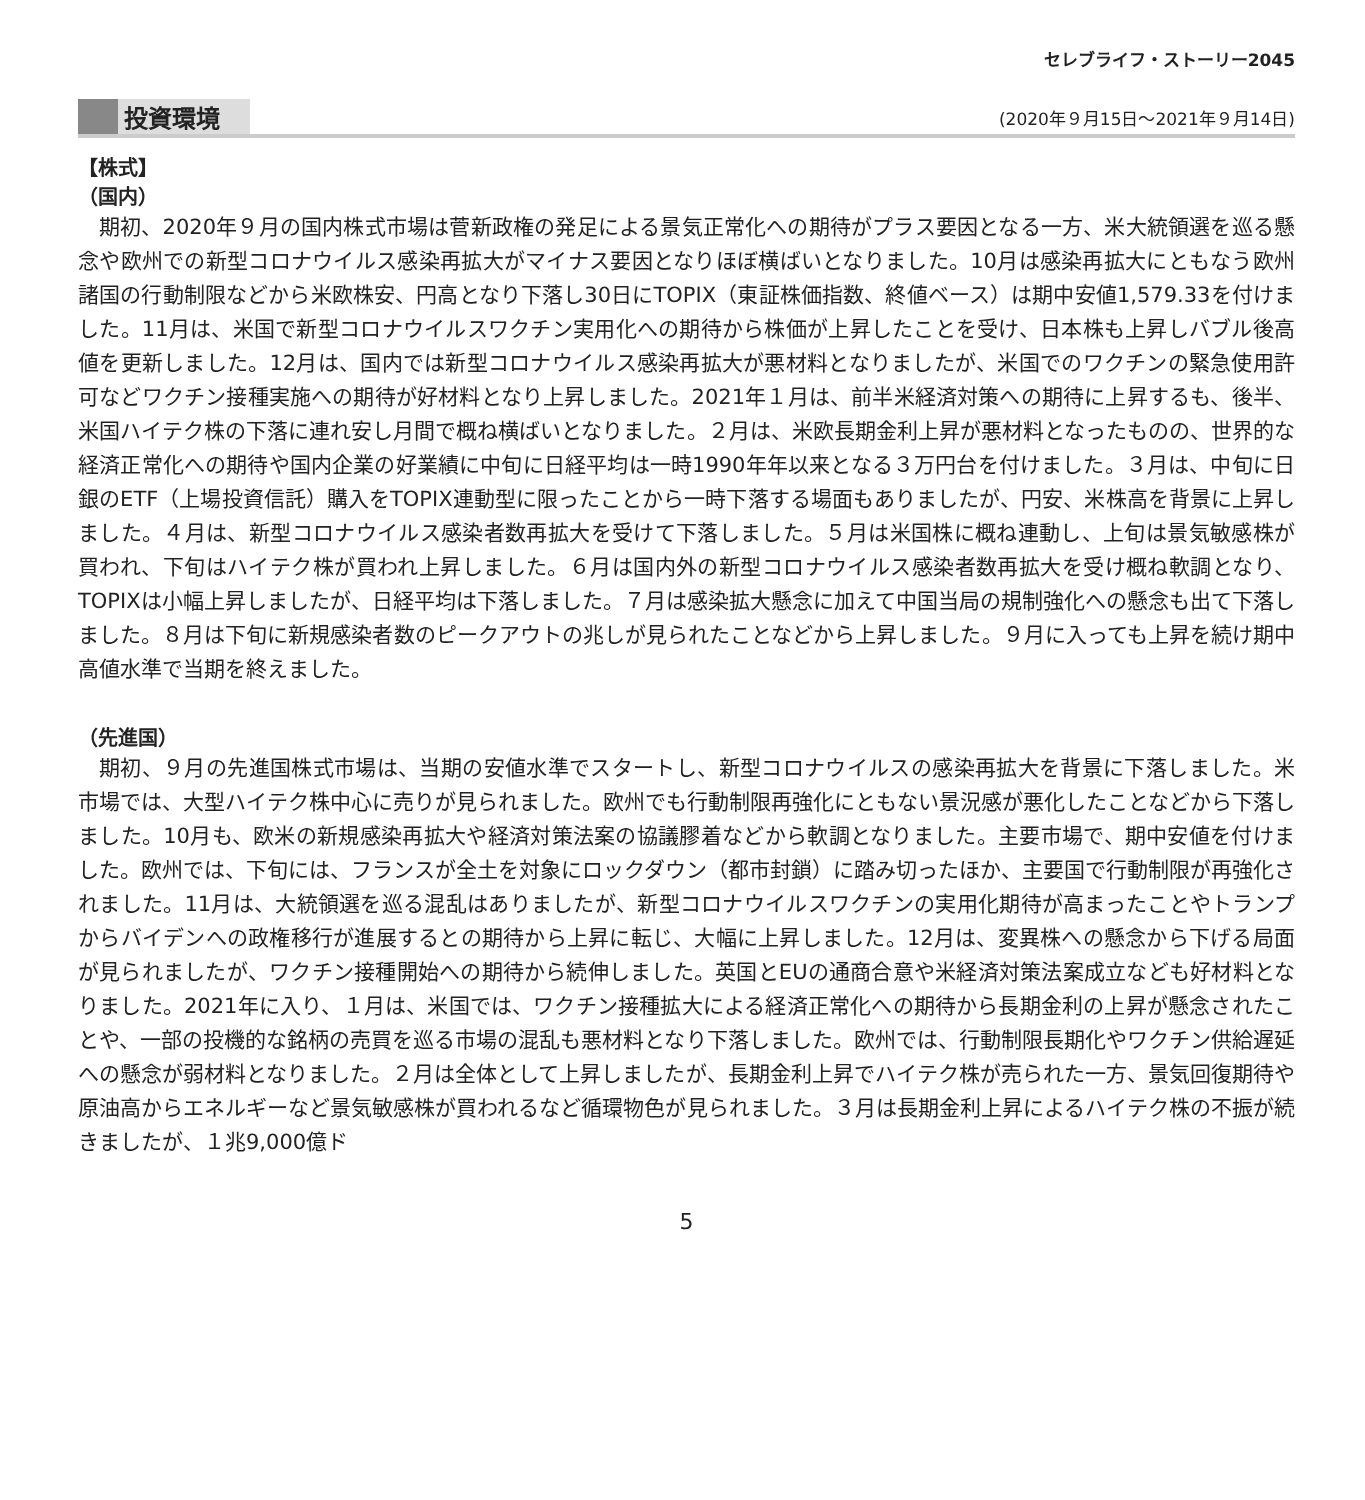セレブライフ・ストーリー2045
投資環境 (2020年９月15日～2021年９月14日)
【株式】
（国内）
期初、2020年９月の国内株式市場は菅新政権の発足による景気正常化への期待がプラス要因となる一方、米大統領選を巡る懸念や欧州での新型コロナウイルス感染再拡大がマイナス要因となりほぼ横ばいとなりました。10月は感染再拡大にともなう欧州諸国の行動制限などから米欧株安、円高となり下落し30日にTOPIX（東証株価指数、終値ベース）は期中安値1,579.33を付けました。11月は、米国で新型コロナウイルスワクチン実用化への期待から株価が上昇したことを受け、日本株も上昇しバブル後高値を更新しました。12月は、国内では新型コロナウイルス感染再拡大が悪材料となりましたが、米国でのワクチンの緊急使用許可などワクチン接種実施への期待が好材料となり上昇しました。2021年１月は、前半米経済対策への期待に上昇するも、後半、米国ハイテク株の下落に連れ安し月間で概ね横ばいとなりました。２月は、米欧長期金利上昇が悪材料となったものの、世界的な経済正常化への期待や国内企業の好業績に中旬に日経平均は一時1990年年以来となる３万円台を付けました。３月は、中旬に日銀のETF（上場投資信託）購入をTOPIX連動型に限ったことから一時下落する場面もありましたが、円安、米株高を背景に上昇しました。４月は、新型コロナウイルス感染者数再拡大を受けて下落しました。５月は米国株に概ね連動し、上旬は景気敏感株が買われ、下旬はハイテク株が買われ上昇しました。６月は国内外の新型コロナウイルス感染者数再拡大を受け概ね軟調となり、TOPIXは小幅上昇しましたが、日経平均は下落しました。７月は感染拡大懸念に加えて中国当局の規制強化への懸念も出て下落しました。８月は下旬に新規感染者数のピークアウトの兆しが見られたことなどから上昇しました。９月に入っても上昇を続け期中高値水準で当期を終えました。
（先進国）
期初、９月の先進国株式市場は、当期の安値水準でスタートし、新型コロナウイルスの感染再拡大を背景に下落しました。米市場では、大型ハイテク株中心に売りが見られました。欧州でも行動制限再強化にともない景況感が悪化したことなどから下落しました。10月も、欧米の新規感染再拡大や経済対策法案の協議膠着などから軟調となりました。主要市場で、期中安値を付けました。欧州では、下旬には、フランスが全土を対象にロックダウン（都市封鎖）に踏み切ったほか、主要国で行動制限が再強化されました。11月は、大統領選を巡る混乱はありましたが、新型コロナウイルスワクチンの実用化期待が高まったことやトランプからバイデンへの政権移行が進展するとの期待から上昇に転じ、大幅に上昇しました。12月は、変異株への懸念から下げる局面が見られましたが、ワクチン接種開始への期待から続伸しました。英国とEUの通商合意や米経済対策法案成立なども好材料となりました。2021年に入り、１月は、米国では、ワクチン接種拡大による経済正常化への期待から長期金利の上昇が懸念されたことや、一部の投機的な銘柄の売買を巡る市場の混乱も悪材料となり下落しました。欧州では、行動制限長期化やワクチン供給遅延への懸念が弱材料となりました。２月は全体として上昇しましたが、長期金利上昇でハイテク株が売られた一方、景気回復期待や原油高からエネルギーなど景気敏感株が買われるなど循環物色が見られました。３月は長期金利上昇によるハイテク株の不振が続きましたが、１兆9,000億ド
5